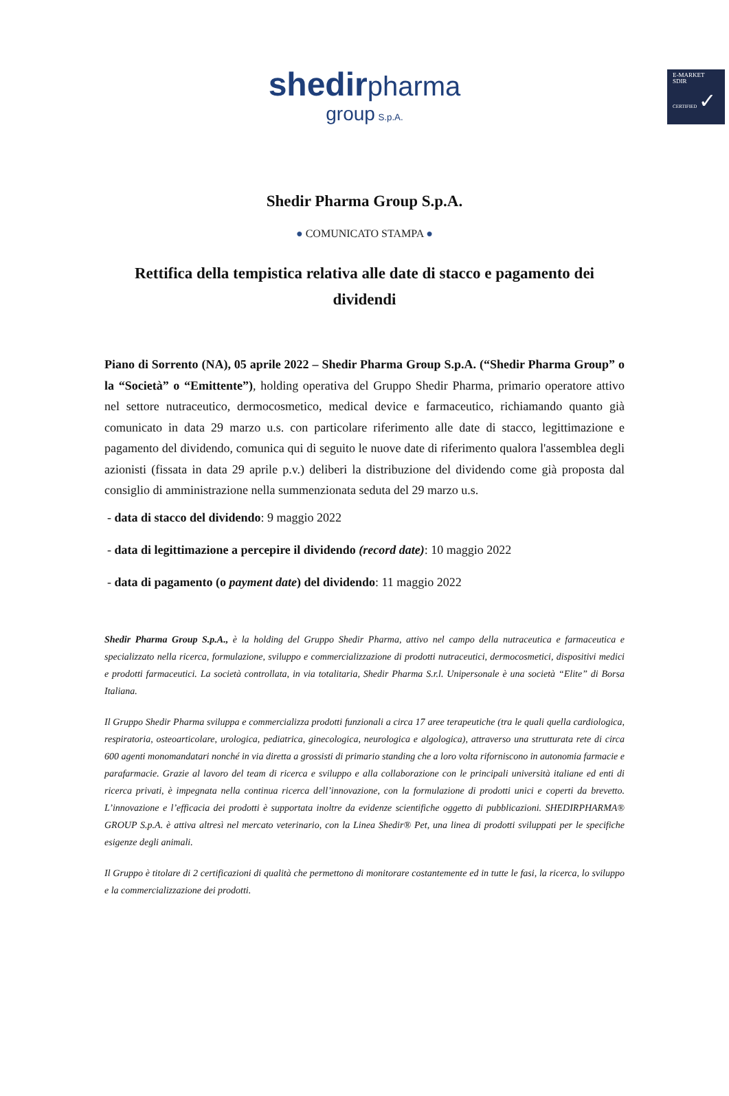E-MARKET
SDIR
CERTIFIED ✓
shedir pharma
group S.p.A.
Shedir Pharma Group S.p.A.
● COMUNICATO STAMPA ●
Rettifica della tempistica relativa alle date di stacco e pagamento dei dividendi
Piano di Sorrento (NA), 05 aprile 2022 – Shedir Pharma Group S.p.A. (“Shedir Pharma Group” o la “Società” o “Emittente”), holding operativa del Gruppo Shedir Pharma, primario operatore attivo nel settore nutraceutico, dermocosmetico, medical device e farmaceutico, richiamando quanto già comunicato in data 29 marzo u.s. con particolare riferimento alle date di stacco, legittimazione e pagamento del dividendo, comunica qui di seguito le nuove date di riferimento qualora l'assemblea degli azionisti (fissata in data 29 aprile p.v.) deliberi la distribuzione del dividendo come già proposta dal consiglio di amministrazione nella summenzionata seduta del 29 marzo u.s.
- data di stacco del dividendo: 9 maggio 2022
- data di legittimazione a percepire il dividendo (record date): 10 maggio 2022
- data di pagamento (o payment date) del dividendo: 11 maggio 2022
Shedir Pharma Group S.p.A., è la holding del Gruppo Shedir Pharma, attivo nel campo della nutraceutica e farmaceutica e specializzato nella ricerca, formulazione, sviluppo e commercializzazione di prodotti nutraceutici, dermocosmetici, dispositivi medici e prodotti farmaceutici. La società controllata, in via totalitaria, Shedir Pharma S.r.l. Unipersonale è una società “Elite” di Borsa Italiana.
Il Gruppo Shedir Pharma sviluppa e commercializza prodotti funzionali a circa 17 aree terapeutiche (tra le quali quella cardiologica, respiratoria, osteoarticolare, urologica, pediatrica, ginecologica, neurologica e algologica), attraverso una strutturata rete di circa 600 agenti monomandatari nonché in via diretta a grossisti di primario standing che a loro volta riforniscono in autonomia farmacie e parafarmacie. Grazie al lavoro del team di ricerca e sviluppo e alla collaborazione con le principali università italiane ed enti di ricerca privati, è impegnata nella continua ricerca dell’innovazione, con la formulazione di prodotti unici e coperti da brevetto. L’innovazione e l’efficacia dei prodotti è supportata inoltre da evidenze scientifiche oggetto di pubblicazioni. SHEDIRPHARMA® GROUP S.p.A. è attiva altresì nel mercato veterinario, con la Linea Shedir® Pet, una linea di prodotti sviluppati per le specifiche esigenze degli animali.
Il Gruppo è titolare di 2 certificazioni di qualità che permettono di monitorare costantemente ed in tutte le fasi, la ricerca, lo sviluppo e la commercializzazione dei prodotti.